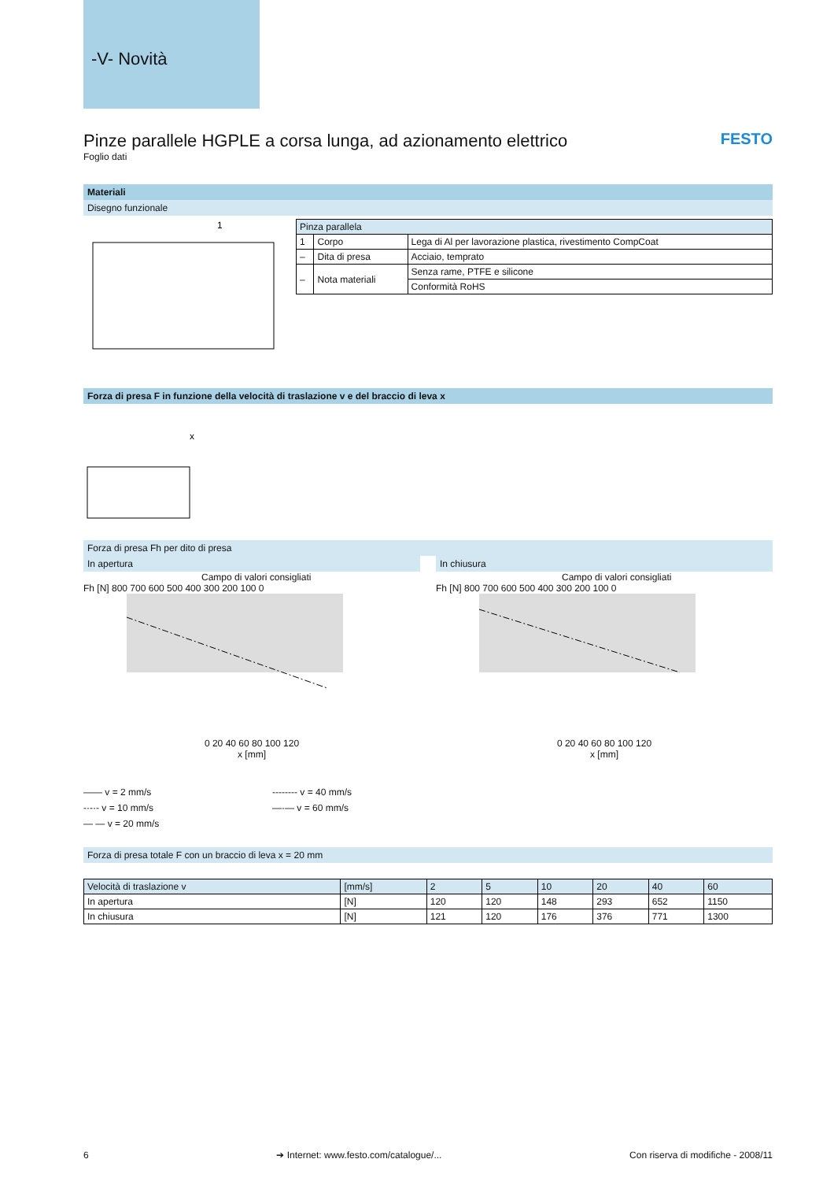-V- Novità
FESTO
Pinze parallele HGPLE a corsa lunga, ad azionamento elettrico
Foglio dati
Materiali
Disegno funzionale
1
| Pinza parallela | | |
| --- | --- | --- |
| 1 | Corpo | Lega di Al per lavorazione plastica, rivestimento CompCoat |
| – | Dita di presa | Acciaio, temprato |
| – | Nota materiali | Senza rame, PTFE e silicone |
| | | Conformità RoHS |
Forza di presa F in funzione della velocità di traslazione v e del braccio di leva x
x
Forza di presa Fh per dito di presa
In apertura In chiusura
Campo di valori consigliati
Fh [N] 800 700 600 500 400 300 200 100 0
0 20 40 60 80 100 120
x [mm]
Campo di valori consigliati
Fh [N] 800 700 600 500 400 300 200 100 0
0 20 40 60 80 100 120
x [mm]
—— v = 2 mm/s
-·-·- v = 10 mm/s
— — v = 20 mm/s
-------- v = 40 mm/s
—·— v = 60 mm/s
Forza di presa totale F con un braccio di leva x = 20 mm
| Velocità di traslazione v | [mm/s] | 2 | 5 | 10 | 20 | 40 | 60 |
| --- | --- | --- | --- | --- | --- | --- | --- |
| In apertura | [N] | 120 | 120 | 148 | 293 | 652 | 1150 |
| In chiusura | [N] | 121 | 120 | 176 | 376 | 771 | 1300 |
6 ➔ Internet: www.festo.com/catalogue/... Con riserva di modifiche - 2008/11